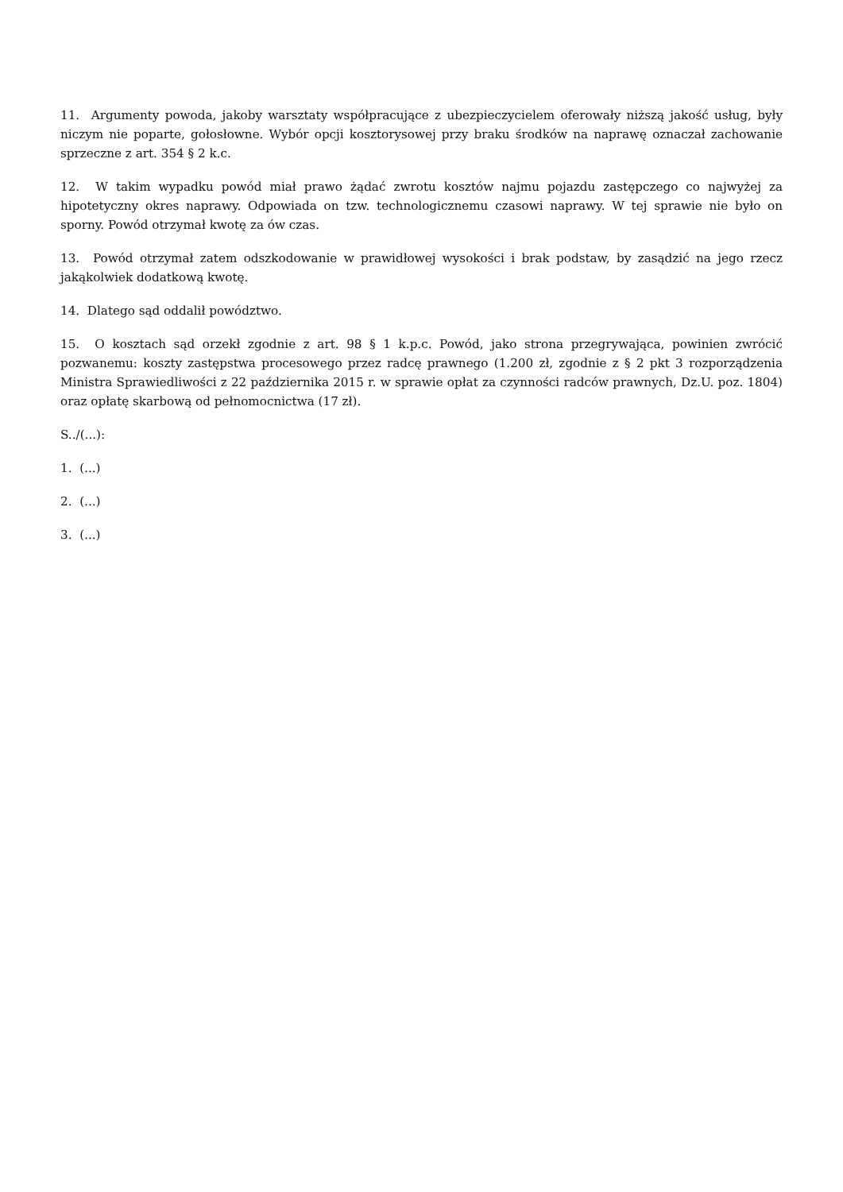11. Argumenty powoda, jakoby warsztaty współpracujące z ubezpieczycielem oferowały niższą jakość usług, były niczym nie poparte, gołosłowne. Wybór opcji kosztorysowej przy braku środków na naprawę oznaczał zachowanie sprzeczne z art. 354 § 2 k.c.
12. W takim wypadku powód miał prawo żądać zwrotu kosztów najmu pojazdu zastępczego co najwyżej za hipotetyczny okres naprawy. Odpowiada on tzw. technologicznemu czasowi naprawy. W tej sprawie nie było on sporny. Powód otrzymał kwotę za ów czas.
13. Powód otrzymał zatem odszkodowanie w prawidłowej wysokości i brak podstaw, by zasądzić na jego rzecz jakąkolwiek dodatkową kwotę.
14. Dlatego sąd oddalił powództwo.
15. O kosztach sąd orzekł zgodnie z art. 98 § 1 k.p.c. Powód, jako strona przegrywająca, powinien zwrócić pozwanemu: koszty zastępstwa procesowego przez radcę prawnego (1.200 zł, zgodnie z § 2 pkt 3 rozporządzenia Ministra Sprawiedliwości z 22 października 2015 r. w sprawie opłat za czynności radców prawnych, Dz.U. poz. 1804) oraz opłatę skarbową od pełnomocnictwa (17 zł).
S../(...):
1. (...)
2. (...)
3. (...)